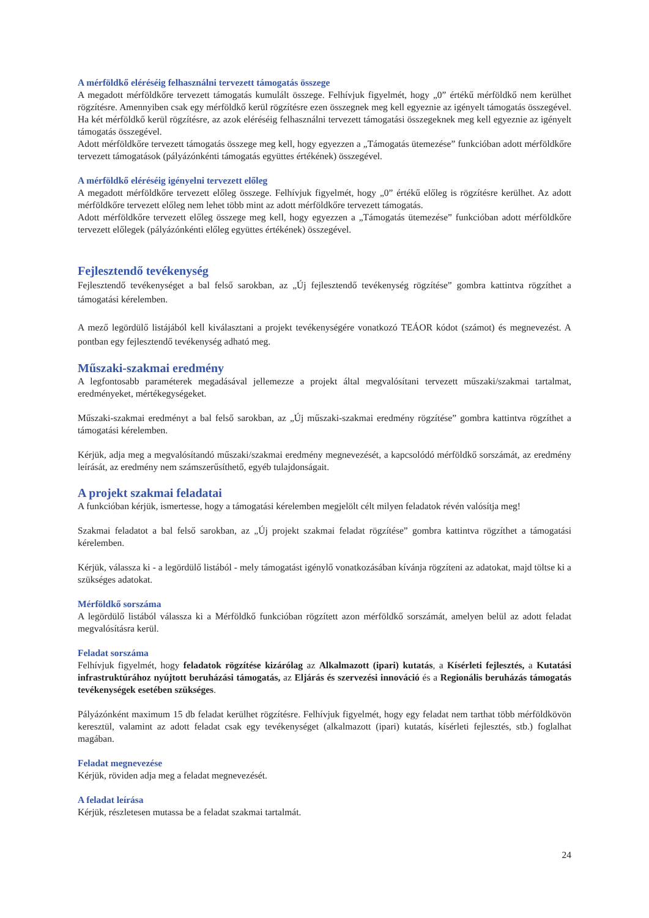A mérföldkő eléréséig felhasználni tervezett támogatás összege
A megadott mérföldkőre tervezett támogatás kumulált összege. Felhívjuk figyelmét, hogy „0” értékű mérföldkő nem kerülhet rögzítésre. Amennyiben csak egy mérföldkő kerül rögzítésre ezen összegnek meg kell egyeznie az igényelt támogatás összegével. Ha két mérföldkő kerül rögzítésre, az azok eléréséig felhasználni tervezett támogatási összegeknek meg kell egyeznie az igényelt támogatás összegével.
Adott mérföldkőre tervezett támogatás összege meg kell, hogy egyezzen a „Támogatás ütemezése” funkcióban adott mérföldkőre tervezett támogatások (pályázónkénti támogatás együttes értékének) összegével.
A mérföldkő eléréséig igényelni tervezett előleg
A megadott mérföldkőre tervezett előleg összege. Felhívjuk figyelmét, hogy „0” értékű előleg is rögzítésre kerülhet. Az adott mérföldkőre tervezett előleg nem lehet több mint az adott mérföldkőre tervezett támogatás.
Adott mérföldkőre tervezett előleg összege meg kell, hogy egyezzen a „Támogatás ütemezése” funkcióban adott mérföldkőre tervezett előlegek (pályázónkénti előleg együttes értékének) összegével.
Fejlesztendő tevékenység
Fejlesztendő tevékenységet a bal felső sarokban, az „Új fejlesztendő tevékenység rögzítése” gombra kattintva rögzíthet a támogatási kérelemben.
A mező legördülő listájából kell kiválasztani a projekt tevékenységére vonatkozó TEÁOR kódot (számot) és megnevezést. A pontban egy fejlesztendő tevékenység adható meg.
Műszaki-szakmai eredmény
A legfontosabb paraméterek megadásával jellemezze a projekt által megvalósítani tervezett műszaki/szakmai tartalmat, eredményeket, mértékegységeket.
Műszaki-szakmai eredményt a bal felső sarokban, az „Új műszaki-szakmai eredmény rögzítése” gombra kattintva rögzíthet a támogatási kérelemben.
Kérjük, adja meg a megvalósítandó műszaki/szakmai eredmény megnevezését, a kapcsolódó mérföldkő sorszámát, az eredmény leírását, az eredmény nem számszerűsíthető, egyéb tulajdonságait.
A projekt szakmai feladatai
A funkcióban kérjük, ismertesse, hogy a támogatási kérelemben megjelölt célt milyen feladatok révén valósítja meg!
Szakmai feladatot a bal felső sarokban, az „Új projekt szakmai feladat rögzítése” gombra kattintva rögzíthet a támogatási kérelemben.
Kérjük, válassza ki - a legördülő listából - mely támogatást igénylő vonatkozásában kívánja rögzíteni az adatokat, majd töltse ki a szükséges adatokat.
Mérföldkő sorszáma
A legördülő listából válassza ki a Mérföldkő funkcióban rögzített azon mérföldkő sorszámát, amelyen belül az adott feladat megvalósításra kerül.
Feladat sorszáma
Felhívjuk figyelmét, hogy feladatok rögzítése kizárólag az Alkalmazott (ipari) kutatás, a Kísérleti fejlesztés, a Kutatási infrastruktúrához nyújtott beruházási támogatás, az Eljárás és szervezési innováció és a Regionális beruházás támogatás tevékenységek esetében szükséges.
Pályázónként maximum 15 db feladat kerülhet rögzítésre. Felhívjuk figyelmét, hogy egy feladat nem tarthat több mérföldkövön keresztül, valamint az adott feladat csak egy tevékenységet (alkalmazott (ipari) kutatás, kísérleti fejlesztés, stb.) foglalhat magában.
Feladat megnevezése
Kérjük, röviden adja meg a feladat megnevezését.
A feladat leírása
Kérjük, részletesen mutassa be a feladat szakmai tartalmát.
24